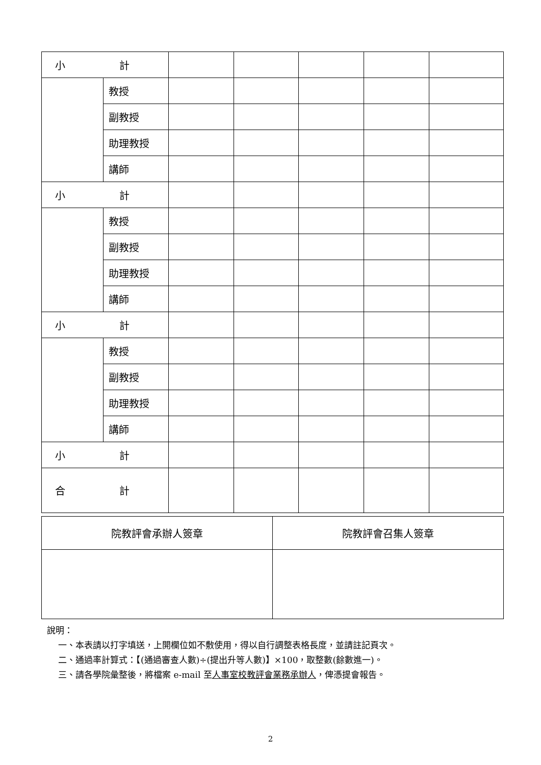| 小 計 | | | | | | |
| | 教授 | | | | | |
| | 副教授 | | | | | |
| | 助理教授 | | | | | |
| | 講師 | | | | | |
| 小 計 | | | | | | |
| | 教授 | | | | | |
| | 副教授 | | | | | |
| | 助理教授 | | | | | |
| | 講師 | | | | | |
| 小 計 | | | | | | |
| | 教授 | | | | | |
| | 副教授 | | | | | |
| | 助理教授 | | | | | |
| | 講師 | | | | | |
| 小 計 | | | | | | |
| 合 計 | | | | | | |
| 院教評會承辦人簽章 | 院教評會召集人簽章 |
說明：
一、本表請以打字填送，上開欄位如不敷使用，得以自行調整表格長度，並請註記頁次。
二、通過率計算式：【(通過審查人數)÷(提出升等人數)】×100，取整數(餘數進一)。
三、請各學院彙整後，將檔案 e-mail 至人事室校教評會業務承辦人，俾憑提會報告。
2